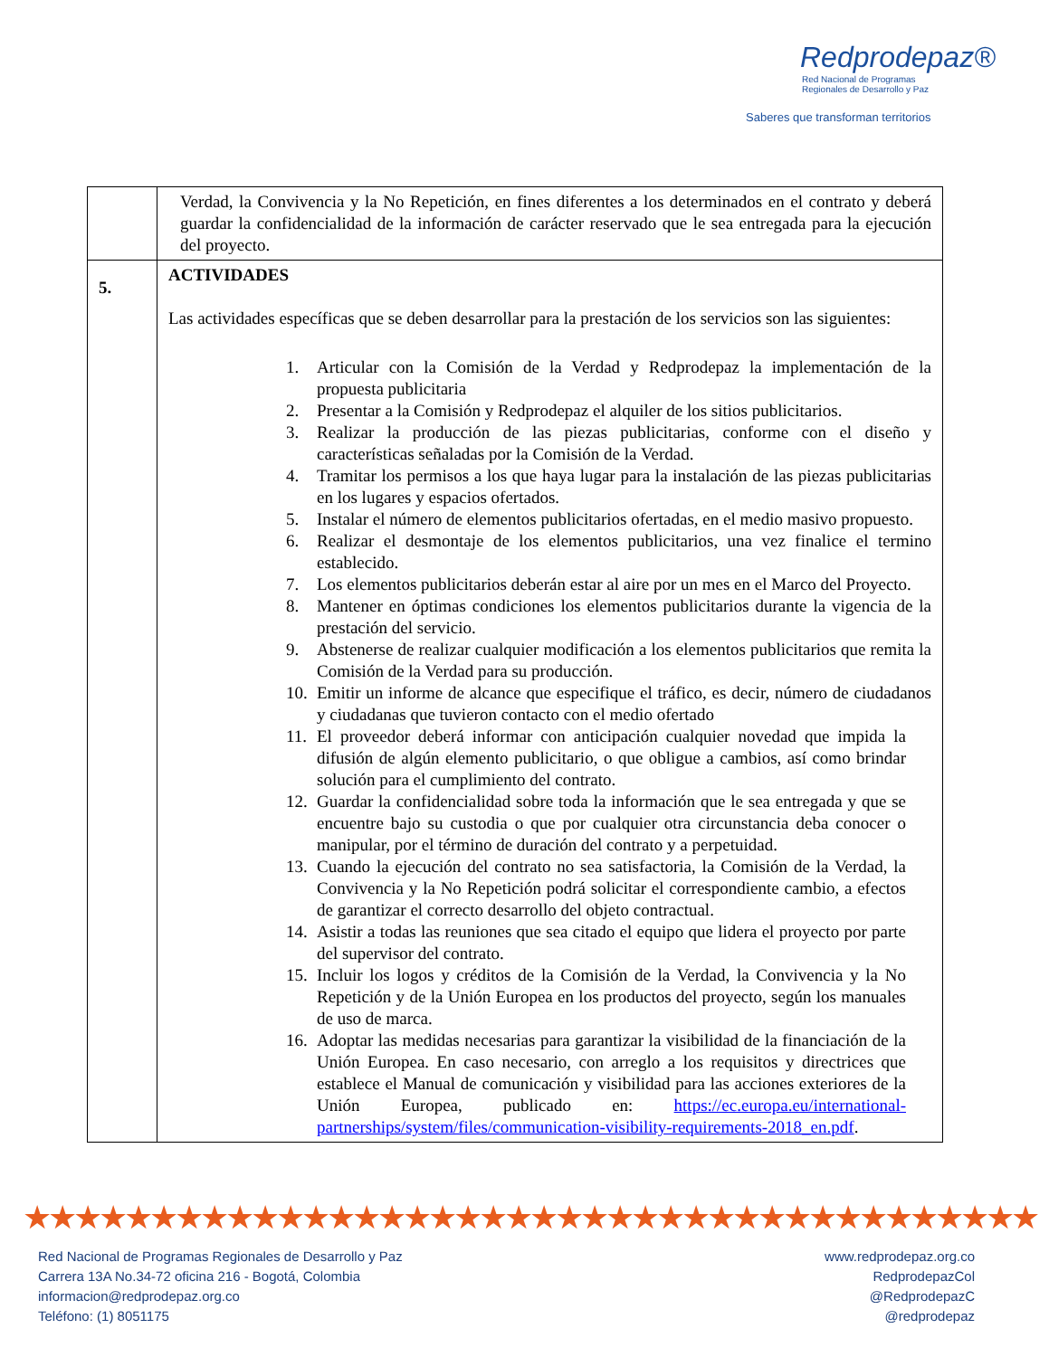Redprodepaz®
Red Nacional de Programas
Regionales de Desarrollo y Paz
Saberes que transforman territorios
| | Verdad, la Convivencia y la No Repetición, en fines diferentes a los determinados en el contrato y deberá guardar la confidencialidad de la información de carácter reservado que le sea entregada para la ejecución del proyecto. |
| 5. | ACTIVIDADES Las actividades específicas que se deben desarrollar para la prestación de los servicios son las siguientes: 1. Articular con la Comisión de la Verdad y Redprodepaz la implementación de la propuesta publicitaria 2. Presentar a la Comisión y Redprodepaz el alquiler de los sitios publicitarios. 3. Realizar la producción de las piezas publicitarias, conforme con el diseño y características señaladas por la Comisión de la Verdad. 4. Tramitar los permisos a los que haya lugar para la instalación de las piezas publicitarias en los lugares y espacios ofertados. 5. Instalar el número de elementos publicitarios ofertadas, en el medio masivo propuesto. 6. Realizar el desmontaje de los elementos publicitarios, una vez finalice el termino establecido. 7. Los elementos publicitarios deberán estar al aire por un mes en el Marco del Proyecto. 8. Mantener en óptimas condiciones los elementos publicitarios durante la vigencia de la prestación del servicio. 9. Abstenerse de realizar cualquier modificación a los elementos publicitarios que remita la Comisión de la Verdad para su producción. 10. Emitir un informe de alcance que especifique el tráfico, es decir, número de ciudadanos y ciudadanas que tuvieron contacto con el medio ofertado 11. El proveedor deberá informar con anticipación cualquier novedad que impida la difusión de algún elemento publicitario, o que obligue a cambios, así como brindar solución para el cumplimiento del contrato. 12. Guardar la confidencialidad sobre toda la información que le sea entregada y que se encuentre bajo su custodia o que por cualquier otra circunstancia deba conocer o manipular, por el término de duración del contrato y a perpetuidad. 13. Cuando la ejecución del contrato no sea satisfactoria, la Comisión de la Verdad, la Convivencia y la No Repetición podrá solicitar el correspondiente cambio, a efectos de garantizar el correcto desarrollo del objeto contractual. 14. Asistir a todas las reuniones que sea citado el equipo que lidera el proyecto por parte del supervisor del contrato. 15. Incluir los logos y créditos de la Comisión de la Verdad, la Convivencia y la No Repetición y de la Unión Europea en los productos del proyecto, según los manuales de uso de marca. 16. Adoptar las medidas necesarias para garantizar la visibilidad de la financiación de la Unión Europea. En caso necesario, con arreglo a los requisitos y directrices que establece el Manual de comunicación y visibilidad para las acciones exteriores de la Unión Europea, publicado en: https://ec.europa.eu/international-partnerships/system/files/communication-visibility-requirements-2018_en.pdf . |
★★★★★★★★★★★★★★★★★★★★★★★★★★★★★★★★★★★★★★★★
Red Nacional de Programas Regionales de Desarrollo y Paz
Carrera 13A No.34-72 oficina 216 - Bogotá, Colombia
informacion@redprodepaz.org.co
Teléfono: (1) 8051175
www.redprodepaz.org.co
RedprodepazCol
@RedprodepazC
@redprodepaz